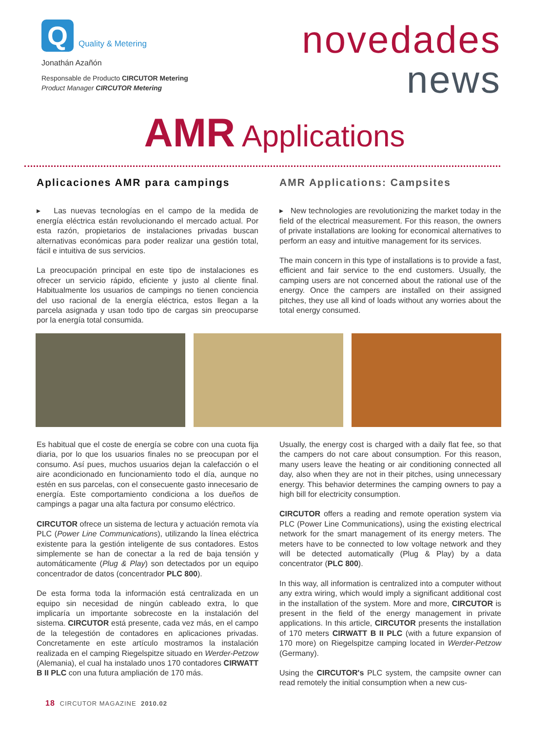Q
Quality & Metering
Jonathán Azañón
Responsable de Producto CIRCUTOR Metering
Product Manager CIRCUTOR Metering
novedades
news
AMR Applications
Aplicaciones AMR para campings
▸ Las nuevas tecnologías en el campo de la medida de energía eléctrica están revolucionando el mercado actual. Por esta razón, propietarios de instalaciones privadas buscan alternativas económicas para poder realizar una gestión total, fácil e intuitiva de sus servicios.
La preocupación principal en este tipo de instalaciones es ofrecer un servicio rápido, eficiente y justo al cliente final. Habitualmente los usuarios de campings no tienen conciencia del uso racional de la energía eléctrica, estos llegan a la parcela asignada y usan todo tipo de cargas sin preocuparse por la energía total consumida.
AMR Applications: Campsites
▸ New technologies are revolutionizing the market today in the field of the electrical measurement. For this reason, the owners of private installations are looking for economical alternatives to perform an easy and intuitive management for its services.
The main concern in this type of installations is to provide a fast, efficient and fair service to the end customers. Usually, the camping users are not concerned about the rational use of the energy. Once the campers are installed on their assigned pitches, they use all kind of loads without any worries about the total energy consumed.
Es habitual que el coste de energía se cobre con una cuota fija diaria, por lo que los usuarios finales no se preocupan por el consumo. Así pues, muchos usuarios dejan la calefacción o el aire acondicionado en funcionamiento todo el día, aunque no estén en sus parcelas, con el consecuente gasto innecesario de energía. Este comportamiento condiciona a los dueños de campings a pagar una alta factura por consumo eléctrico.
CIRCUTOR ofrece un sistema de lectura y actuación remota vía PLC (Power Line Communications), utilizando la línea eléctrica existente para la gestión inteligente de sus contadores. Estos simplemente se han de conectar a la red de baja tensión y automáticamente (Plug & Play) son detectados por un equipo concentrador de datos (concentrador PLC 800).
De esta forma toda la información está centralizada en un equipo sin necesidad de ningún cableado extra, lo que implicaría un importante sobrecoste en la instalación del sistema. CIRCUTOR está presente, cada vez más, en el campo de la telegestión de contadores en aplicaciones privadas. Concretamente en este artículo mostramos la instalación realizada en el camping Riegelspitze situado en Werder-Petzow (Alemania), el cual ha instalado unos 170 contadores CIRWATT B II PLC con una futura ampliación de 170 más.
Usually, the energy cost is charged with a daily flat fee, so that the campers do not care about consumption. For this reason, many users leave the heating or air conditioning connected all day, also when they are not in their pitches, using unnecessary energy. This behavior determines the camping owners to pay a high bill for electricity consumption.
CIRCUTOR offers a reading and remote operation system via PLC (Power Line Communications), using the existing electrical network for the smart management of its energy meters. The meters have to be connected to low voltage network and they will be detected automatically (Plug & Play) by a data concentrator (PLC 800).
In this way, all information is centralized into a computer without any extra wiring, which would imply a significant additional cost in the installation of the system. More and more, CIRCUTOR is present in the field of the energy management in private applications. In this article, CIRCUTOR presents the installation of 170 meters CIRWATT B II PLC (with a future expansion of 170 more) on Riegelspitze camping located in Werder-Petzow (Germany).
Using the CIRCUTOR's PLC system, the campsite owner can read remotely the initial consumption when a new cus-
18 CIRCUTOR MAGAZINE 2010.02